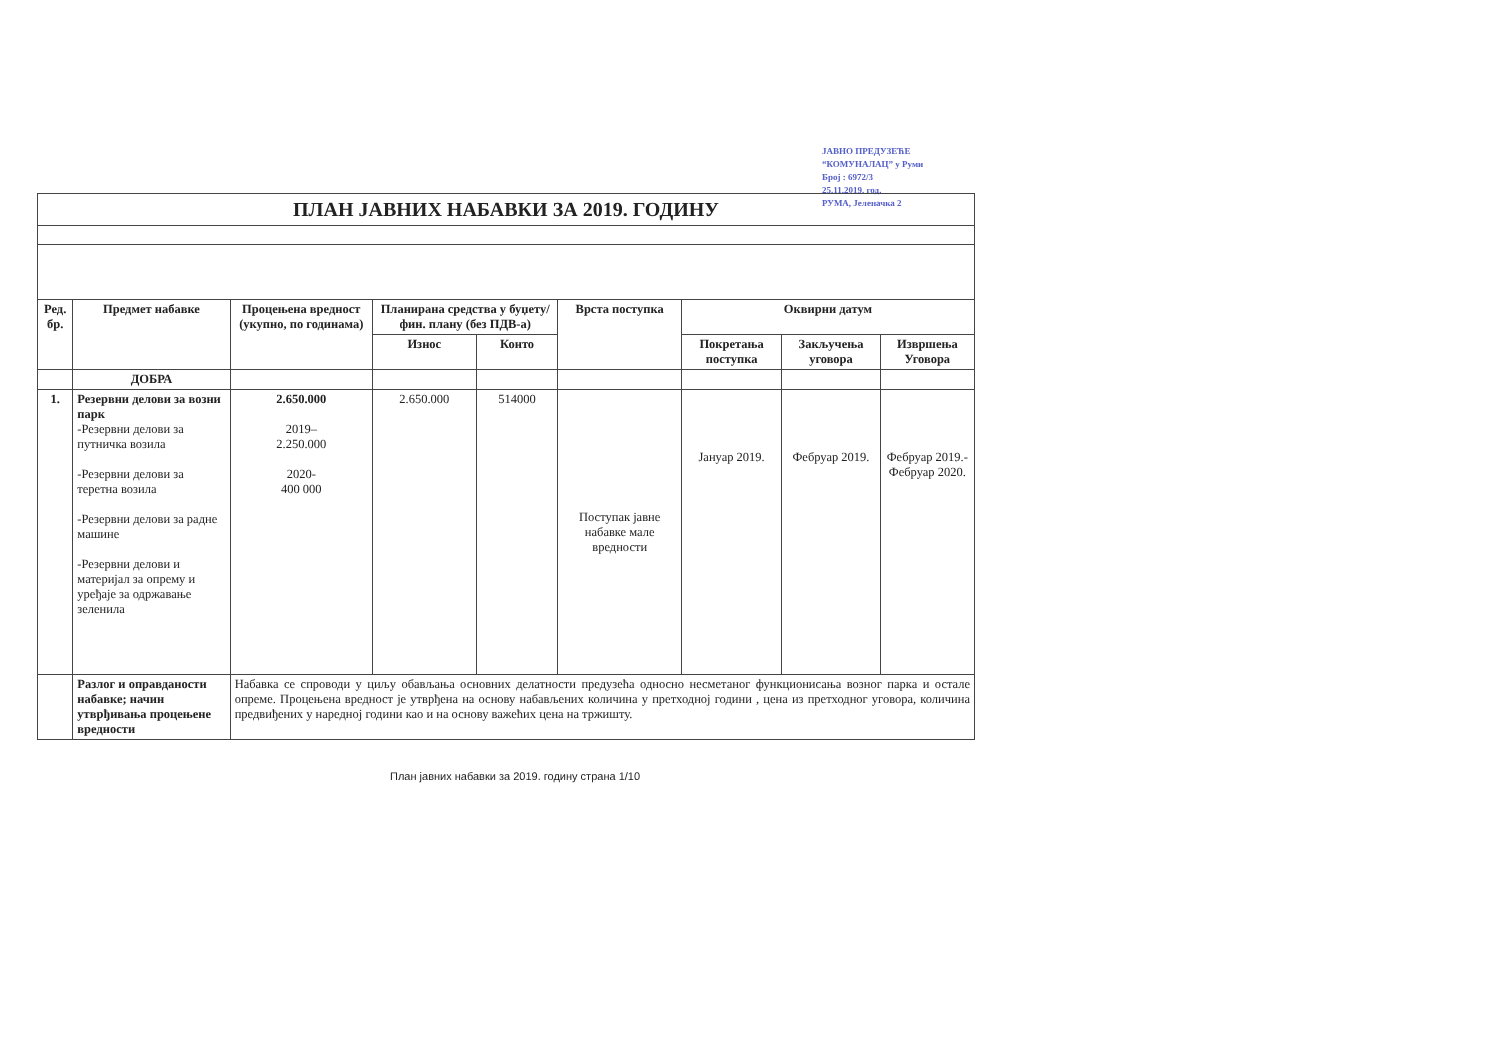ЈАВНО ПРЕДУЗЕЋЕ
“КОМУНАЛАЦ” у Руми
Број : 6972/3
25.11.2019. год.
РУМА, Јеленачка 2
| ПЛАН ЈАВНИХ НАБАВКИ ЗА 2019. ГОДИНУ | | | | | | | | |
| Ред. бр. | Предмет набавке | Процењена вредност (укупно, по годинама) | Планирана средства у буџету/фин. плану (без ПДВ-а) | | Врста поступка | Оквирни датум | | |
| | | | Износ | Конто | | Покретања поступка | Закључења уговора | Извршења Уговора |
| | ДОБРА | | | | | | | |
| 1. | Резервни делови за возни парк -Резервни делови за путничка возила -Резервни делови за теретна возила -Резервни делови за радне машине -Резервни делови и материјал за опрему и уређаје за одржавање зеленила | 2.650.000 2019– 2.250.000 2020- 400 000 | 2.650.000 | 514000 | Поступак јавне набавке мале вредности | Јануар 2019. | Фебруар 2019. | Фебруар 2019.- Фебруар 2020. |
| | Разлог и оправданости набавке; начин утврђивања процењене вредности | Набавка се спроводи у циљу обављања основних делатности предузећа односно несметаног функционисања возног парка и остале опреме. Процењена вредност је утврђена на основу набављених количина у претходној години , цена из претходног уговора, количина предвиђених у наредној години као и на основу важећих цена на тржишту. | | | | | | |
План јавних набавки за 2019. годину страна 1/10